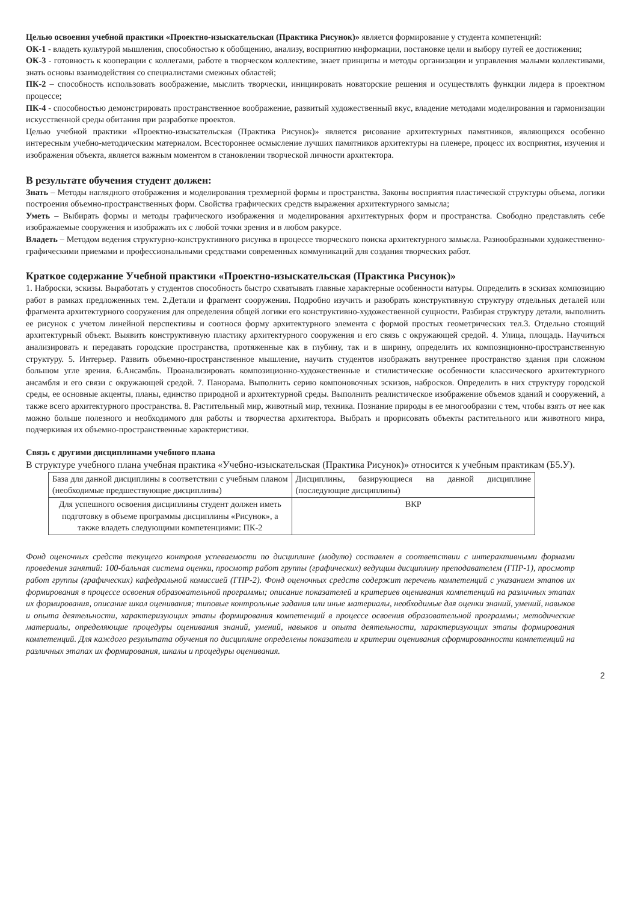Целью освоения учебной практики «Проектно-изыскательская (Практика Рисунок)» является формирование у студента компетенций:
ОК-1 - владеть культурой мышления, способностью к обобщению, анализу, восприятию информации, постановке цели и выбору путей ее достижения;
ОК-3 - готовность к кооперации с коллегами, работе в творческом коллективе, знает принципы и методы организации и управления малыми коллективами, знать основы взаимодействия со специалистами смежных областей;
ПК-2 – способность использовать воображение, мыслить творчески, инициировать новаторские решения и осуществлять функции лидера в проектном процессе;
ПК-4 - способностью демонстрировать пространственное воображение, развитый художественный вкус, владение методами моделирования и гармонизации искусственной среды обитания при разработке проектов.
Целью учебной практики «Проектно-изыскательская (Практика Рисунок)» является рисование архитектурных памятников, являющихся особенно интересным учебно-методическим материалом. Всестороннее осмысление лучших памятников архитектуры на пленере, процесс их восприятия, изучения и изображения объекта, является важным моментом в становлении творческой личности архитектора.
В результате обучения студент должен:
Знать – Методы наглядного отображения и моделирования трехмерной формы и пространства. Законы восприятия пластической структуры объема, логики построения объемно-пространственных форм. Свойства графических средств выражения архитектурного замысла;
Уметь – Выбирать формы и методы графического изображения и моделирования архитектурных форм и пространства. Свободно представлять себе изображаемые сооружения и изображать их с любой точки зрения и в любом ракурсе.
Владеть – Методом ведения структурно-конструктивного рисунка в процессе творческого поиска архитектурного замысла. Разнообразными художественно-графическими приемами и профессиональными средствами современных коммуникаций для создания творческих работ.
Краткое содержание Учебной практики «Проектно-изыскательская (Практика Рисунок)»
1. Наброски, эскизы. Выработать у студентов способность быстро схватывать главные характерные особенности натуры. Определить в эскизах композицию работ в рамках предложенных тем. 2.Детали и фрагмент сооружения. Подробно изучить и разобрать конструктивную структуру отдельных деталей или фрагмента архитектурного сооружения для определения общей логики его конструктивно-художественной сущности. Разбирая структуру детали, выполнить ее рисунок с учетом линейной перспективы и соотнося форму архитектурного элемента с формой простых геометрических тел.3. Отдельно стоящий архитектурный объект. Выявить конструктивную пластику архитектурного сооружения и его связь с окружающей средой. 4. Улица, площадь. Научиться анализировать и передавать городские пространства, протяженные как в глубину, так и в ширину, определить их композиционно-пространственную структуру. 5. Интерьер. Развить объемно-пространственное мышление, научить студентов изображать внутреннее пространство здания при сложном большом угле зрения. 6.Ансамбль. Проанализировать композиционно-художественные и стилистические особенности классического архитектурного ансамбля и его связи с окружающей средой. 7. Панорама. Выполнить серию компоновочных эскизов, набросков. Определить в них структуру городской среды, ее основные акценты, планы, единство природной и архитектурной среды. Выполнить реалистическое изображение объемов зданий и сооружений, а также всего архитектурного пространства. 8. Растительный мир, животный мир, техника. Познание природы в ее многообразии с тем, чтобы взять от нее как можно больше полезного и необходимого для работы и творчества архитектора. Выбрать и прорисовать объекты растительного или животного мира, подчеркивая их объемно-пространственные характеристики.
Связь с другими дисциплинами учебного плана
В структуре учебного плана учебная практика «Учебно-изыскательская (Практика Рисунок)» относится к учебным практикам (Б5.У).
| База для данной дисциплины в соответствии с учебным планом (необходимые предшествующие дисциплины) | Дисциплины, базирующиеся на данной дисциплине (последующие дисциплины) |
| Для успешного освоения дисциплины студент должен иметь подготовку в объеме программы дисциплины «Рисунок», а также владеть следующими компетенциями: ПК-2 | ВКР |
Фонд оценочных средств текущего контроля успеваемости по дисциплине (модулю) составлен в соответствии с интерактивными формами проведения занятий: 100-бальная система оценки, просмотр работ группы (графических) ведущим дисциплину преподавателем (ГПР-1), просмотр работ группы (графических) кафедральной комиссией (ГПР-2). Фонд оценочных средств содержит перечень компетенций с указанием этапов их формирования в процессе освоения образовательной программы; описание показателей и критериев оценивания компетенций на различных этапах их формирования, описание шкал оценивания; типовые контрольные задания или иные материалы, необходимые для оценки знаний, умений, навыков и опыта деятельности, характеризующих этапы формирования компетенций в процессе освоения образовательной программы; методические материалы, определяющие процедуры оценивания знаний, умений, навыков и опыта деятельности, характеризующих этапы формирования компетенций. Для каждого результата обучения по дисциплине определены показатели и критерии оценивания сформированности компетенций на различных этапах их формирования, шкалы и процедуры оценивания.
2